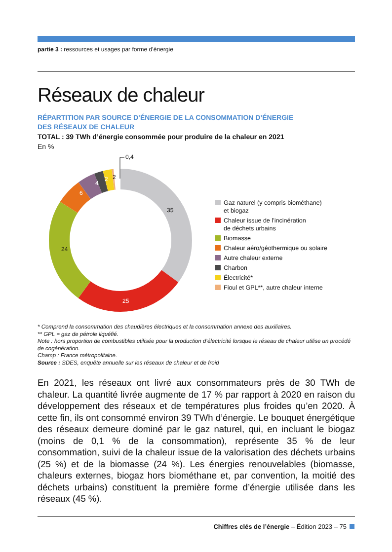partie 3 : ressources et usages par forme d’énergie
Réseaux de chaleur
RÉPARTITION PAR SOURCE D’ÉNERGIE DE LA CONSOMMATION D’ÉNERGIE
DES RÉSEAUX DE CHALEUR
TOTAL : 39 TWh d’énergie consommée pour produire de la chaleur en 2021
En %
35
25
24
6
4
2
2
0,4
Gaz naturel (y compris biométhane)
et biogaz
Chaleur issue de l’incinération
de déchets urbains
Biomasse
Chaleur aéro/géothermique ou solaire
Autre chaleur externe
Charbon
Électricité*
Fioul et GPL**, autre chaleur interne
* Comprend la consommation des chaudières électriques et la consommation annexe des auxiliaires.
** GPL = gaz de pétrole liquéfié.
Note : hors proportion de combustibles utilisée pour la production d’électricité lorsque le réseau de chaleur utilise un procédé de cogénération.
Champ : France métropolitaine.
Source : SDES, enquête annuelle sur les réseaux de chaleur et de froid
En 2021, les réseaux ont livré aux consommateurs près de 30 TWh de chaleur. La quantité livrée augmente de 17 % par rapport à 2020 en raison du développement des réseaux et de températures plus froides qu’en 2020. À cette fin, ils ont consommé environ 39 TWh d’énergie. Le bouquet énergétique des réseaux demeure dominé par le gaz naturel, qui, en incluant le biogaz (moins de 0,1 % de la consommation), représente 35 % de leur consommation, suivi de la chaleur issue de la valorisation des déchets urbains (25 %) et de la biomasse (24 %). Les énergies renouvelables (biomasse, chaleurs externes, biogaz hors biométhane et, par convention, la moitié des déchets urbains) constituent la première forme d’énergie utilisée dans les réseaux (45 %).
Chiffres clés de l’énergie – Édition 2023 – 75